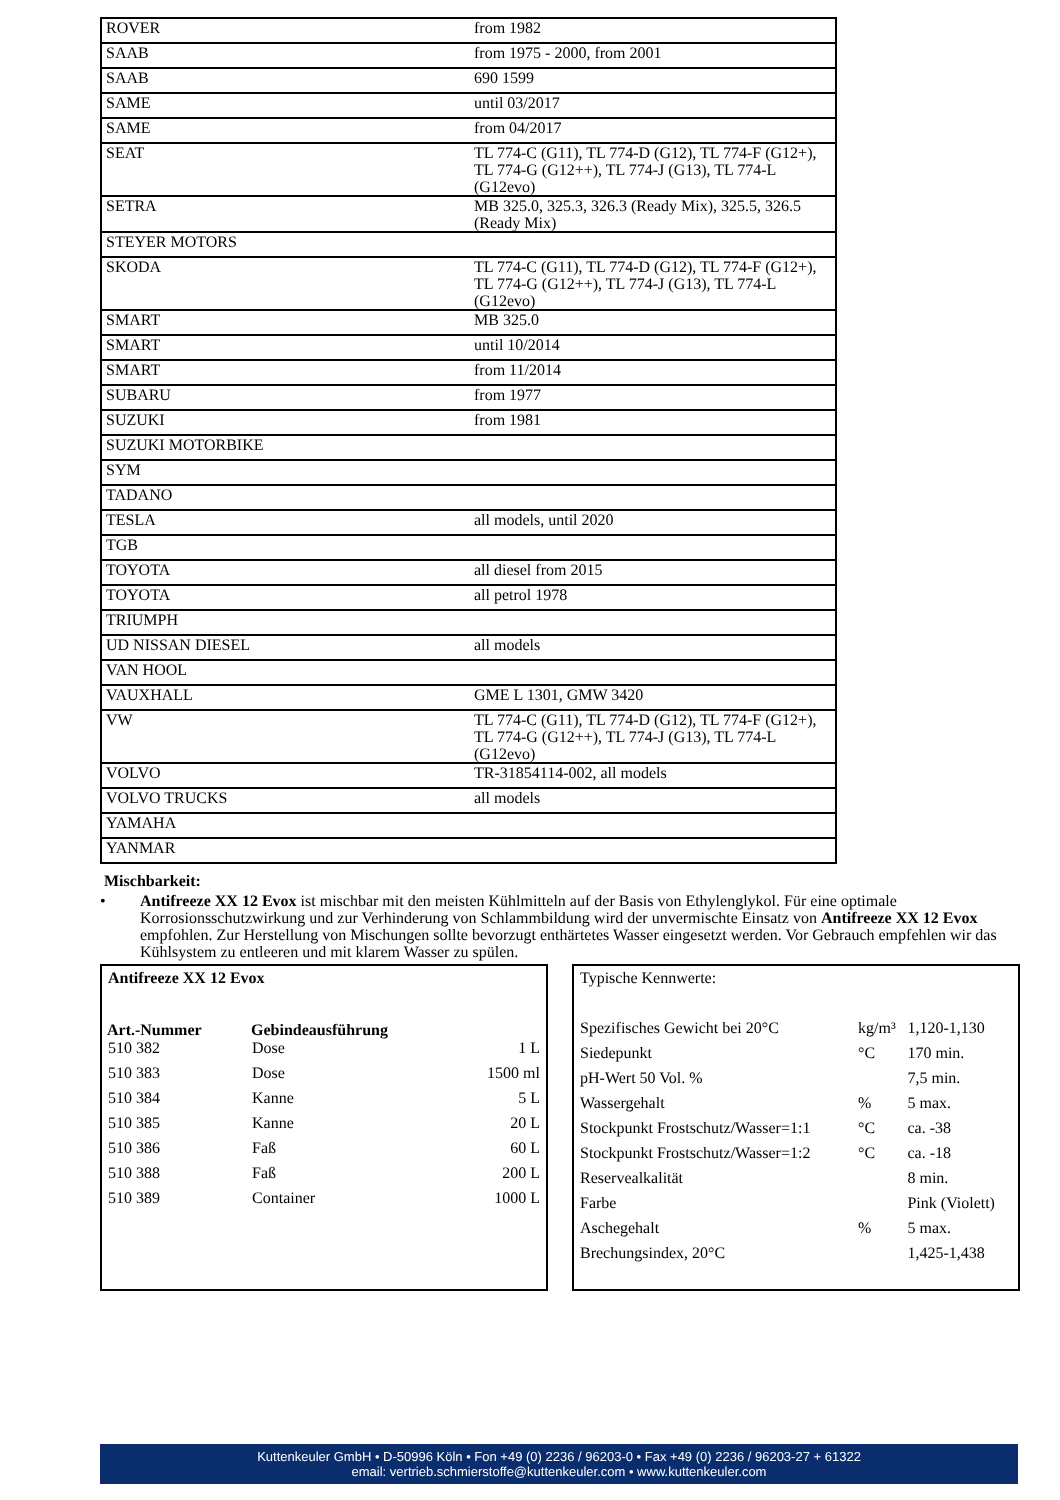| ROVER | from 1982 |
| SAAB | from 1975 - 2000, from 2001 |
| SAAB | 690 1599 |
| SAME | until 03/2017 |
| SAME | from 04/2017 |
| SEAT | TL 774-C (G11), TL 774-D (G12), TL 774-F (G12+), TL 774-G (G12++), TL 774-J (G13), TL 774-L (G12evo) |
| SETRA | MB 325.0, 325.3, 326.3 (Ready Mix), 325.5, 326.5 (Ready Mix) |
| STEYER MOTORS | |
| SKODA | TL 774-C (G11), TL 774-D (G12), TL 774-F (G12+), TL 774-G (G12++), TL 774-J (G13), TL 774-L (G12evo) |
| SMART | MB 325.0 |
| SMART | until 10/2014 |
| SMART | from 11/2014 |
| SUBARU | from 1977 |
| SUZUKI | from 1981 |
| SUZUKI MOTORBIKE | |
| SYM | |
| TADANO | |
| TESLA | all models, until 2020 |
| TGB | |
| TOYOTA | all diesel from 2015 |
| TOYOTA | all petrol 1978 |
| TRIUMPH | |
| UD NISSAN DIESEL | all models |
| VAN HOOL | |
| VAUXHALL | GME L 1301, GMW 3420 |
| VW | TL 774-C (G11), TL 774-D (G12), TL 774-F (G12+), TL 774-G (G12++), TL 774-J (G13), TL 774-L (G12evo) |
| VOLVO | TR-31854114-002, all models |
| VOLVO TRUCKS | all models |
| YAMAHA | |
| YANMAR | |
Mischbarkeit:
•
Antifreeze XX 12 Evox ist mischbar mit den meisten Kühlmitteln auf der Basis von Ethylenglykol. Für eine optimale Korrosionsschutzwirkung und zur Verhinderung von Schlammbildung wird der unvermischte Einsatz von Antifreeze XX 12 Evox empfohlen. Zur Herstellung von Mischungen sollte bevorzugt enthärtetes Wasser eingesetzt werden. Vor Gebrauch empfehlen wir das Kühlsystem zu entleeren und mit klarem Wasser zu spülen.
| Antifreeze XX 12 Evox | | |
| Art.-Nummer | Gebindeausführung | |
| 510 382 | Dose | 1 L |
| 510 383 | Dose | 1500 ml |
| 510 384 | Kanne | 5 L |
| 510 385 | Kanne | 20 L |
| 510 386 | Faß | 60 L |
| 510 388 | Faß | 200 L |
| 510 389 | Container | 1000 L |
| Typische Kennwerte: | | |
| Spezifisches Gewicht bei 20°C | kg/m³ | 1,120-1,130 |
| Siedepunkt | °C | 170 min. |
| pH-Wert 50 Vol. % | | 7,5 min. |
| Wassergehalt | % | 5 max. |
| Stockpunkt Frostschutz/Wasser=1:1 | °C | ca. -38 |
| Stockpunkt Frostschutz/Wasser=1:2 | °C | ca. -18 |
| Reservealkalität | | 8 min. |
| Farbe | | Pink (Violett) |
| Aschegehalt | % | 5 max. |
| Brechungsindex, 20°C | | 1,425-1,438 |
Kuttenkeuler GmbH • D-50996 Köln • Fon +49 (0) 2236 / 96203-0 • Fax +49 (0) 2236 / 96203-27 + 61322
email: vertrieb.schmierstoffe@kuttenkeuler.com • www.kuttenkeuler.com